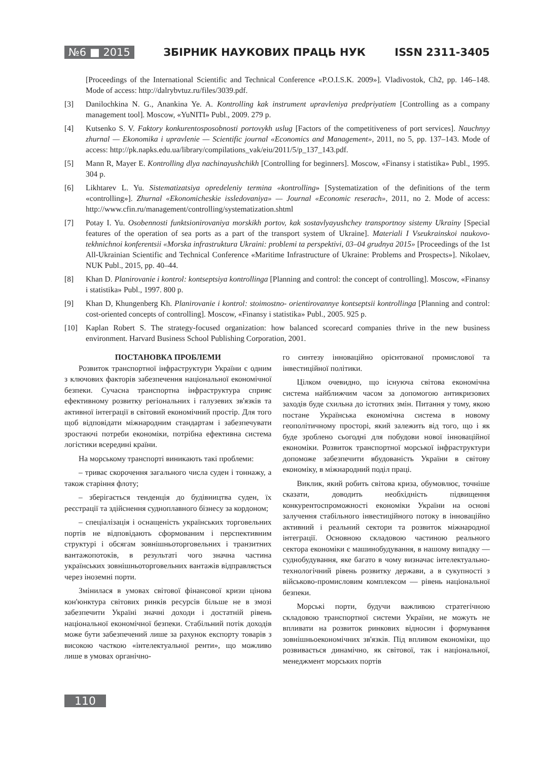№6 ■ 2015 ЗБІРНИК НАУКОВИХ ПРАЦЬ НУК ISSN 2311-3405
[Proceedings of the International Scientific and Technical Conference «P.O.I.S.K. 2009»]. Vladivostok, Ch2, pp. 146–148. Mode of access: http://dalrybvtuz.ru/files/3039.pdf.
[3] Danilochkina N. G., Anankina Ye. A. Kontrolling kak instrument upravleniya predpriyatiem [Controlling as a company management tool]. Moscow, «YuNITI» Publ., 2009. 279 p.
[4] Kutsenko S. V. Faktory konkurentosposobnosti portovykh uslug [Factors of the competitiveness of port services]. Nauchnyy zhurnal — Ekonomika i upravlenie — Scientific journal «Economics and Management», 2011, no 5, pp. 137–143. Mode of access: http://pk.napks.edu.ua/library/compilations_vak/eiu/2011/5/p_137_143.pdf.
[5] Mann R, Mayer E. Kontrolling dlya nachinayushchikh [Controlling for beginners]. Moscow, «Finansy i statistika» Publ., 1995. 304 p.
[6] Likhtarev L. Yu. Sistematizatsiya opredeleniy termina «kontrolling» [Systematization of the definitions of the term «controlling»]. Zhurnal «Ekonomicheskie issledovaniya» — Journal «Economic reserach», 2011, no 2. Mode of access: http://www.cfin.ru/management/controlling/systematization.shtml
[7] Potay I. Yu. Osobennosti funktsionirovaniya morskikh portov, kak sostavlyayushchey transportnoy sistemy Ukrainy [Special features of the operation of sea ports as a part of the transport system of Ukraine]. Materiali I Vseukrainskoi naukovo-tekhnichnoi konferentsii «Morska infrastruktura Ukraini: problemi ta perspektivi, 03–04 grudnya 2015» [Proceedings of the 1st All-Ukrainian Scientific and Technical Conference «Maritime Infrastructure of Ukraine: Problems and Prospects»]. Nikolaev, NUK Publ., 2015, pp. 40–44.
[8] Khan D. Planirovanie i kontrol: kontseptsiya kontrollinga [Planning and control: the concept of controlling]. Moscow, «Finansy i statistika» Publ., 1997. 800 p.
[9] Khan D, Khungenberg Kh. Planirovanie i kontrol: stoimostno- orientirovannye kontseptsii kontrollinga [Planning and control: cost-oriented concepts of controlling]. Moscow, «Finansy i statistika» Publ., 2005. 925 p.
[10] Kaplan Robert S. The strategy-focused organization: how balanced scorecard companies thrive in the new business environment. Harvard Business School Publishing Corporation, 2001.
ПОСТАНОВКА ПРОБЛЕМИ
Розвиток транспортної інфраструктури України є одним з ключових факторів забезпечення національної економічної безпеки. Сучасна транспортна інфраструктура сприяє ефективному розвитку регіональних і галузевих зв'язків та активної інтеграції в світовий економічний простір. Для того щоб відповідати міжнародним стандартам і забезпечувати зростаючі потреби економіки, потрібна ефективна система логістики всередині країни.
На морському транспорті виникають такі проблеми:
– триває скорочення загального числа суден і тоннажу, а також старіння флоту;
– зберігається тенденція до будівництва суден, їх реєстрації та здійснення судноплавного бізнесу за кордоном;
– спеціалізація і оснащеність українських торговельних портів не відповідають сформованим і перспективним структурі і обсягам зовнішньоторговельних і транзитних вантажопотоків, в результаті чого значна частина українських зовнішньоторговельних вантажів відправляється через іноземні порти.
Змінилася в умовах світової фінансової кризи цінова кон'юнктура світових ринків ресурсів більше не в змозі забезпечити Україні значні доходи і достатній рівень національної економічної безпеки. Стабільний потік доходів може бути забезпечений лише за рахунок експорту товарів з високою часткою «інтелектуальної ренти», що можливо лише в умовах органічно-
го синтезу інноваційно орієнтованої промислової та інвестиційної політики.
Цілком очевидно, що існуюча світова економічна система найближчим часом за допомогою антикризових заходів буде схильна до істотних змін. Питання у тому, якою постане Українська економічна система в новому геополітичному просторі, який залежить від того, що і як буде зроблено сьогодні для побудови нової інноваційної економіки. Розвиток транспортної морської інфраструктури допоможе забезпечити вбудованість України в світову економіку, в міжнародний поділ праці.
Виклик, який робить світова криза, обумовлює, точніше сказати, доводить необхідність підвищення конкурентоспроможності економіки України на основі залучення стабільного інвестиційного потоку в інноваційно активний і реальний сектори та розвиток міжнародної інтеграції. Основною складовою частиною реального сектора економіки є машинобудування, в нашому випадку — суднобудування, яке багато в чому визначає інтелектуально-технологічний рівень розвитку держави, а в сукупності з військово-промисловим комплексом — рівень національної безпеки.
Морські порти, будучи важливою стратегічною складовою транспортної системи України, не можуть не впливати на розвиток ринкових відносин і формування зовнішньоекономічних зв'язків. Під впливом економіки, що розвивається динамічно, як світової, так і національної, менеджмент морських портів
110